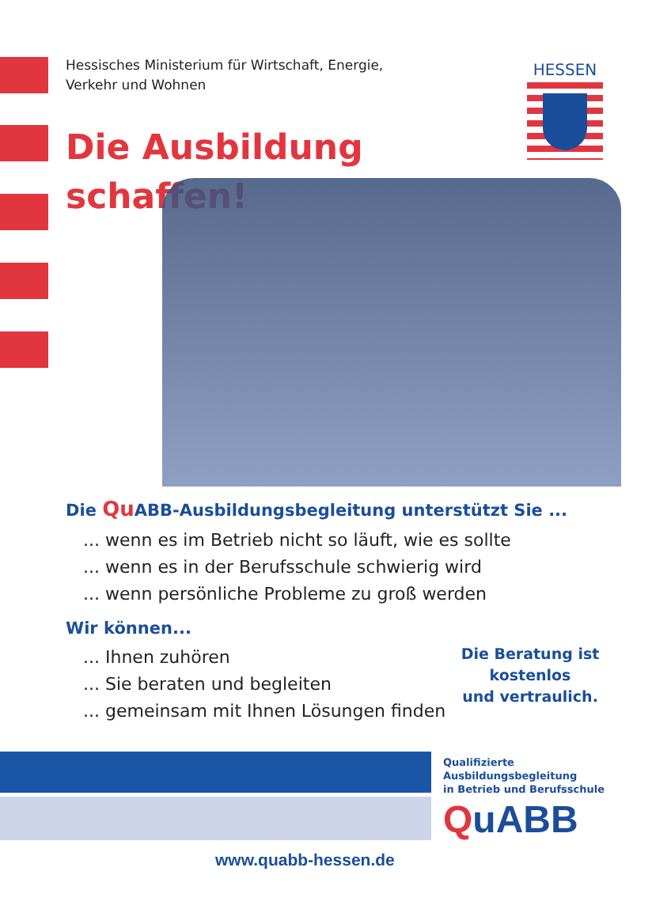Hessisches Ministerium für Wirtschaft, Energie,
Verkehr und Wohnen
HESSEN
Die Ausbildung
schaffen!
Die Qu ABB-Ausbildungsbegleitung unterstützt Sie ...
... wenn es im Betrieb nicht so läuft, wie es sollte
... wenn es in der Berufsschule schwierig wird
... wenn persönliche Probleme zu groß werden
Wir können...
... Ihnen zuhören
... Sie beraten und begleiten
... gemeinsam mit Ihnen Lösungen finden
Die Beratung ist
kostenlos
und vertraulich.
Qualifizierte
Ausbildungsbegleitung
in Betrieb und Berufsschule
QuABB
www.quabb-hessen.de